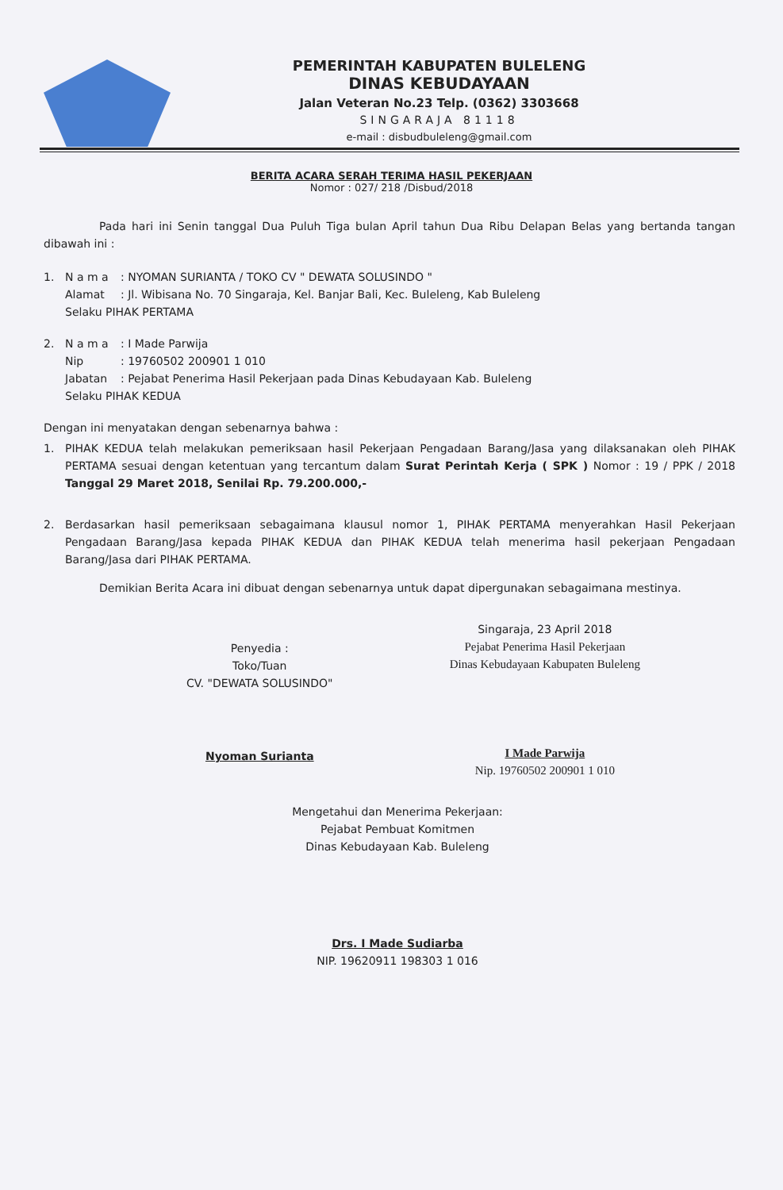PEMERINTAH KABUPATEN BULELENG
DINAS KEBUDAYAAN
Jalan Veteran No.23 Telp. (0362) 3303668
SINGARAJA 81118
e-mail : disbudbuleleng@gmail.com
BERITA ACARA SERAH TERIMA HASIL PEKERJAAN
Nomor : 027/ 218 /Disbud/2018
Pada hari ini Senin tanggal Dua Puluh Tiga bulan April tahun Dua Ribu Delapan Belas yang bertanda tangan dibawah ini :
1. N a m a: NYOMAN SURIANTA / TOKO CV " DEWATA SOLUSINDO "
Alamat: Jl. Wibisana No. 70 Singaraja, Kel. Banjar Bali, Kec. Buleleng, Kab Buleleng
Selaku PIHAK PERTAMA
2. N a m a: I Made Parwija
Nip: 19760502 200901 1 010
Jabatan: Pejabat Penerima Hasil Pekerjaan pada Dinas Kebudayaan Kab. Buleleng
Selaku PIHAK KEDUA
Dengan ini menyatakan dengan sebenarnya bahwa :
1. PIHAK KEDUA telah melakukan pemeriksaan hasil Pekerjaan Pengadaan Barang/Jasa yang dilaksanakan oleh PIHAK PERTAMA sesuai dengan ketentuan yang tercantum dalam Surat Perintah Kerja ( SPK ) Nomor : 19 / PPK / 2018 Tanggal 29 Maret 2018, Senilai Rp. 79.200.000,-
2. Berdasarkan hasil pemeriksaan sebagaimana klausul nomor 1, PIHAK PERTAMA menyerahkan Hasil Pekerjaan Pengadaan Barang/Jasa kepada PIHAK KEDUA dan PIHAK KEDUA telah menerima hasil pekerjaan Pengadaan Barang/Jasa dari PIHAK PERTAMA.
Demikian Berita Acara ini dibuat dengan sebenarnya untuk dapat dipergunakan sebagaimana mestinya.
Penyedia :
Toko/Tuan
CV. "DEWATA SOLUSINDO"
Nyoman Surianta
Singaraja, 23 April 2018
Pejabat Penerima Hasil Pekerjaan
Dinas Kebudayaan Kabupaten Buleleng
I Made Parwija
Nip. 19760502 200901 1 010
Mengetahui dan Menerima Pekerjaan:
Pejabat Pembuat Komitmen
Dinas Kebudayaan Kab. Buleleng
Drs. I Made Sudiarba
NIP. 19620911 198303 1 016